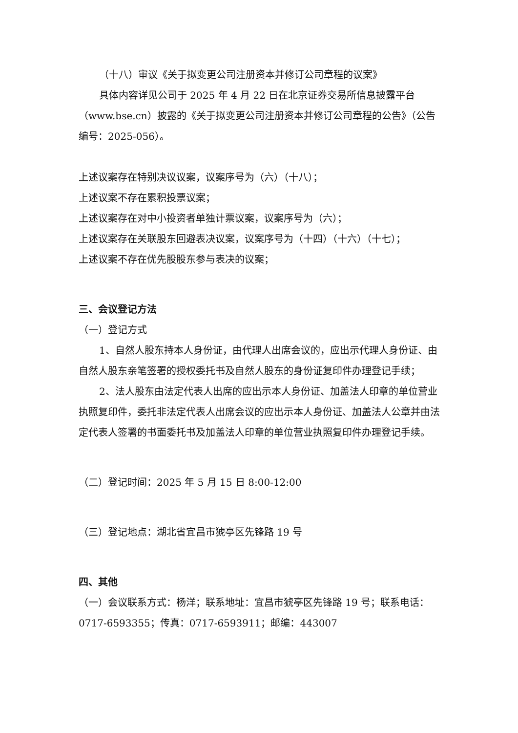（十八）审议《关于拟变更公司注册资本并修订公司章程的议案》
具体内容详见公司于 2025 年 4 月 22 日在北京证券交易所信息披露平台（www.bse.cn）披露的《关于拟变更公司注册资本并修订公司章程的公告》（公告编号：2025-056）。
上述议案存在特别决议议案，议案序号为（六）（十八）；
上述议案不存在累积投票议案；
上述议案存在对中小投资者单独计票议案，议案序号为（六）；
上述议案存在关联股东回避表决议案，议案序号为（十四）（十六）（十七）；
上述议案不存在优先股股东参与表决的议案；
三、会议登记方法
（一）登记方式
1、自然人股东持本人身份证，由代理人出席会议的，应出示代理人身份证、由自然人股东亲笔签署的授权委托书及自然人股东的身份证复印件办理登记手续；
2、法人股东由法定代表人出席的应出示本人身份证、加盖法人印章的单位营业执照复印件，委托非法定代表人出席会议的应出示本人身份证、加盖法人公章并由法定代表人签署的书面委托书及加盖法人印章的单位营业执照复印件办理登记手续。
（二）登记时间：2025 年 5 月 15 日 8:00-12:00
（三）登记地点：湖北省宜昌市猇亭区先锋路 19 号
四、其他
（一）会议联系方式：杨洋；联系地址：宜昌市猇亭区先锋路 19 号；联系电话：0717-6593355；传真：0717-6593911；邮编：443007